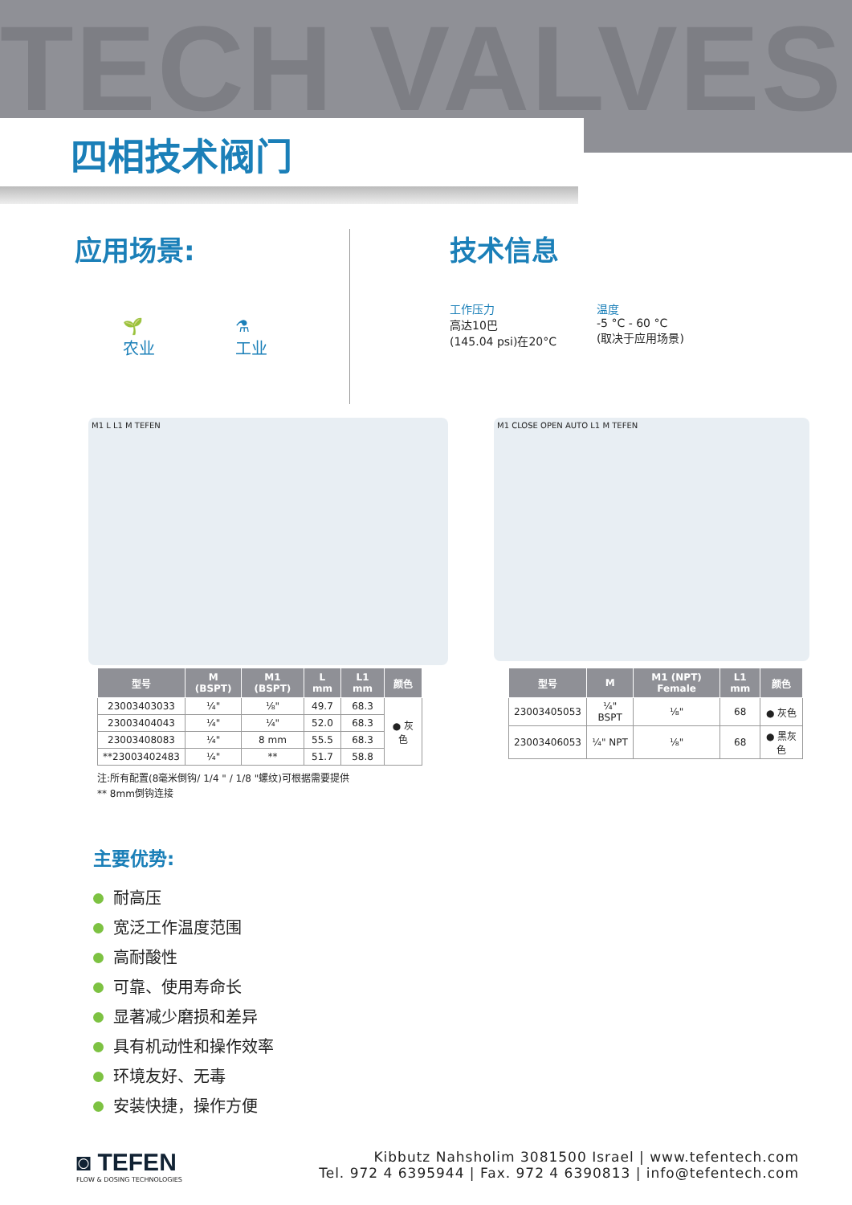TECH VALVES 四相技术阀门
应用场景:
🌱
农业
⚗
工业
技术信息
工作压力
高达10巴
(145.04 psi)在20°C
温度
-5 °C - 60 °C
(取决于应用场景)
M1 L L1 M TEFEN M1 CLOSE OPEN AUTO L1 M TEFEN
| 型号 | M (BSPT) | M1 (BSPT) | L mm | L1 mm | 颜色 |
| --- | --- | --- | --- | --- | --- |
| 23003403033 | ¼" | ⅛" | 49.7 | 68.3 | ● 灰色 |
| 23003404043 | ¼" | ¼" | 52.0 | 68.3 | |
| 23003408083 | ¼" | 8 mm | 55.5 | 68.3 | |
| **23003402483 | ¼" | ** | 51.7 | 58.8 | |
| 型号 | M | M1 (NPT) Female | L1 mm | 颜色 |
| --- | --- | --- | --- | --- |
| 23003405053 | ¼" BSPT | ⅛" | 68 | ● 灰色 |
| 23003406053 | ¼" NPT | ⅛" | 68 | ● 黑灰色 |
注:所有配置(8毫米倒钩/ 1/4 " / 1/8 "螺纹)可根据需要提供
** 8mm倒钩连接
主要优势:
耐高压
宽泛工作温度范围
高耐酸性
可靠、使用寿命长
显著减少磨损和差异
具有机动性和操作效率
环境友好、无毒
安装快捷，操作方便
◙ TEFEN
FLOW & DOSING TECHNOLOGIES
Kibbutz Nahsholim 3081500 Israel | www.tefentech.com
Tel. 972 4 6395944 | Fax. 972 4 6390813 | info@tefentech.com